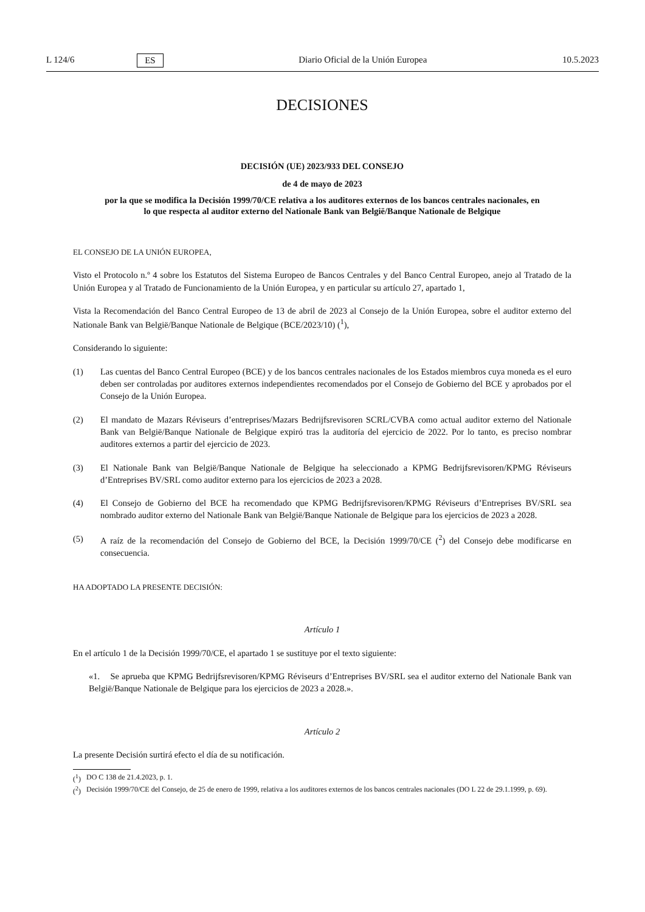L 124/6 ES Diario Oficial de la Unión Europea 10.5.2023
DECISIONES
DECISIÓN (UE) 2023/933 DEL CONSEJO
de 4 de mayo de 2023
por la que se modifica la Decisión 1999/70/CE relativa a los auditores externos de los bancos centrales nacionales, en lo que respecta al auditor externo del Nationale Bank van België/Banque Nationale de Belgique
EL CONSEJO DE LA UNIÓN EUROPEA,
Visto el Protocolo n.º 4 sobre los Estatutos del Sistema Europeo de Bancos Centrales y del Banco Central Europeo, anejo al Tratado de la Unión Europea y al Tratado de Funcionamiento de la Unión Europea, y en particular su artículo 27, apartado 1,
Vista la Recomendación del Banco Central Europeo de 13 de abril de 2023 al Consejo de la Unión Europea, sobre el auditor externo del Nationale Bank van België/Banque Nationale de Belgique (BCE/2023/10) (<sup>1</sup>),
Considerando lo siguiente:
(1) Las cuentas del Banco Central Europeo (BCE) y de los bancos centrales nacionales de los Estados miembros cuya moneda es el euro deben ser controladas por auditores externos independientes recomendados por el Consejo de Gobierno del BCE y aprobados por el Consejo de la Unión Europea.
(2) El mandato de Mazars Réviseurs d’entreprises/Mazars Bedrijfsrevisoren SCRL/CVBA como actual auditor externo del Nationale Bank van België/Banque Nationale de Belgique expiró tras la auditoría del ejercicio de 2022. Por lo tanto, es preciso nombrar auditores externos a partir del ejercicio de 2023.
(3) El Nationale Bank van België/Banque Nationale de Belgique ha seleccionado a KPMG Bedrijfsrevisoren/KPMG Réviseurs d’Entreprises BV/SRL como auditor externo para los ejercicios de 2023 a 2028.
(4) El Consejo de Gobierno del BCE ha recomendado que KPMG Bedrijfsrevisoren/KPMG Réviseurs d’Entreprises BV/SRL sea nombrado auditor externo del Nationale Bank van België/Banque Nationale de Belgique para los ejercicios de 2023 a 2028.
(5) A raíz de la recomendación del Consejo de Gobierno del BCE, la Decisión 1999/70/CE (<sup>2</sup>) del Consejo debe modificarse en consecuencia.
HA ADOPTADO LA PRESENTE DECISIÓN:
Artículo 1
En el artículo 1 de la Decisión 1999/70/CE, el apartado 1 se sustituye por el texto siguiente:
«1. Se aprueba que KPMG Bedrijfsrevisoren/KPMG Réviseurs d’Entreprises BV/SRL sea el auditor externo del Nationale Bank van België/Banque Nationale de Belgique para los ejercicios de 2023 a 2028.».
Artículo 2
La presente Decisión surtirá efecto el día de su notificación.
(<sup>1</sup>) DO C 138 de 21.4.2023, p. 1.
(<sup>2</sup>) Decisión 1999/70/CE del Consejo, de 25 de enero de 1999, relativa a los auditores externos de los bancos centrales nacionales (DO L 22 de 29.1.1999, p. 69).